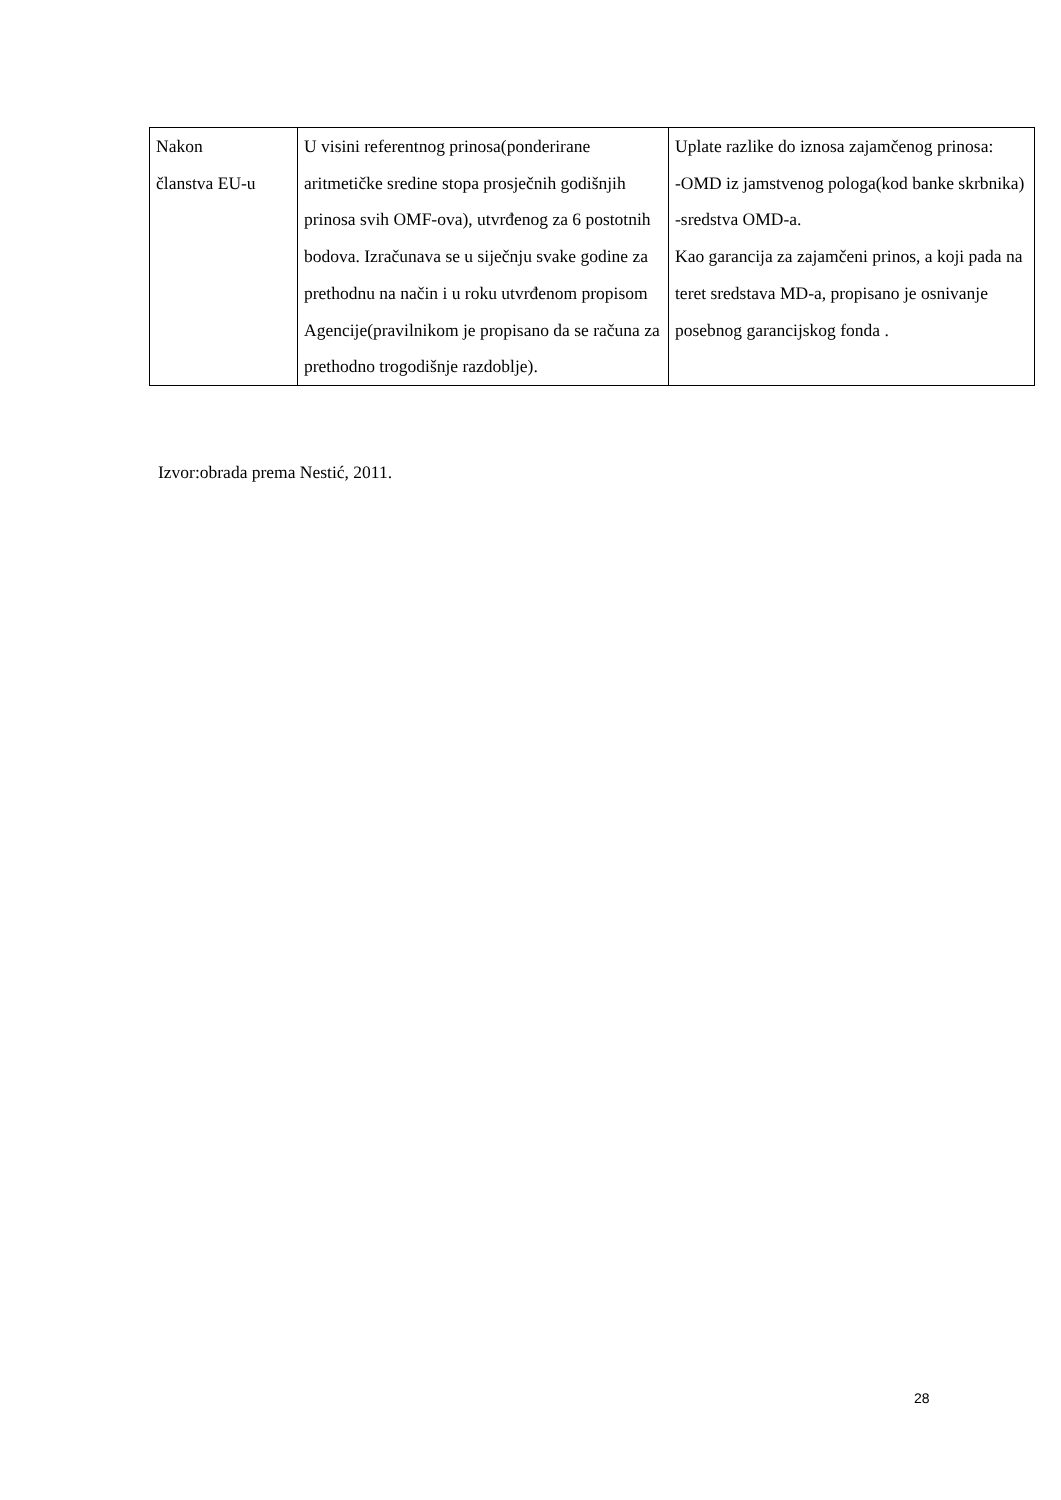| Nakon članstva EU-u | U visini referentnog prinosa(ponderirane aritmetičke sredine stopa prosječnih godišnjih prinosa svih OMF-ova), utvrđenog za 6 postotnih bodova. Izračunava se u siječnju svake godine za prethodnu na način i u roku utvrđenom propisom Agencije(pravilnikom je propisano da se računa za prethodno trogodišnje razdoblje). | Uplate razlike do iznosa zajamčenog prinosa: -OMD iz jamstvenog pologa(kod banke skrbnika) -sredstva OMD-a. Kao garancija za zajamčeni prinos, a koji pada na teret sredstava MD-a, propisano je osnivanje posebnog garancijskog fonda . |
Izvor:obrada prema Nestić, 2011.
28